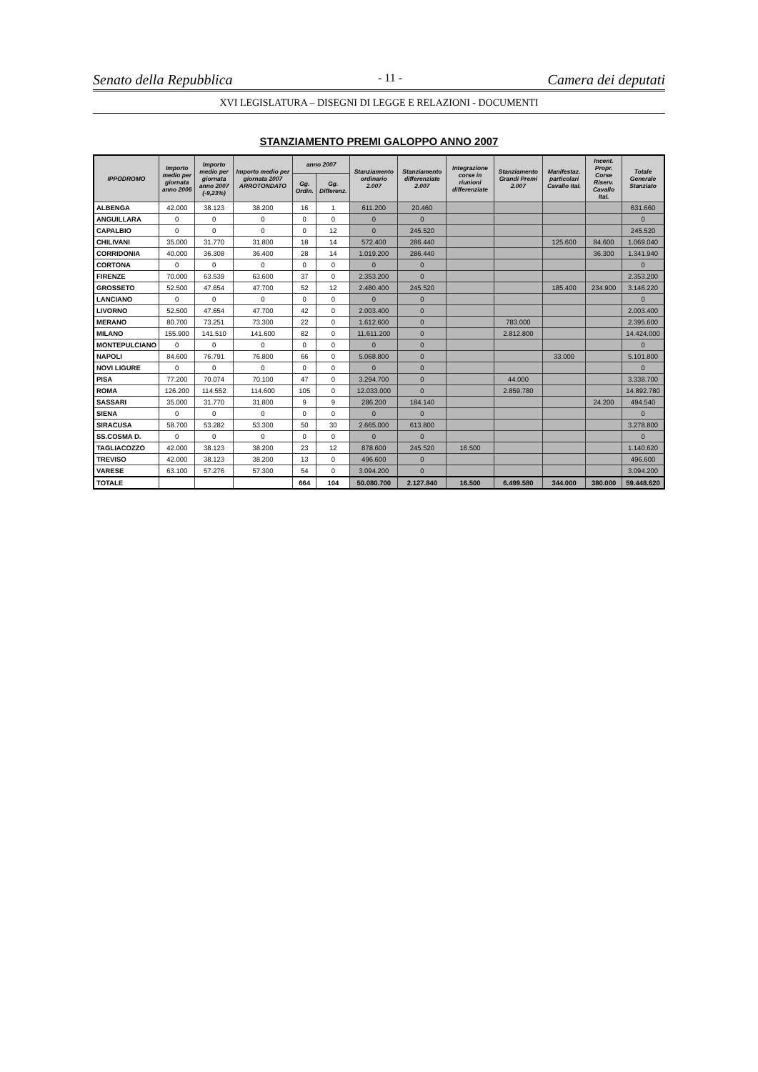Senato della Repubblica - 11 - Camera dei deputati
XVI LEGISLATURA – DISEGNI DI LEGGE E RELAZIONI - DOCUMENTI
STANZIAMENTO PREMI GALOPPO ANNO 2007
| IPPODROMO | Importo medio per giornata anno 2006 | Importo medio per giornata anno 2007 (-9,23%) | Importo medio per giornata 2007 ARROTONDATO | anno 2007 | | Stanziamento ordinario 2.007 | Stanziamento differenziate 2.007 | Integrazione corse in riunioni differenziate | Stanziamento Grandi Premi 2.007 | Manifestaz. particolari Cavallo Ital. | Incent. Propr. Corse Riserv. Cavallo Ital. | Totale Generale Stanziato |
| --- | --- | --- | --- | --- | --- | --- | --- | --- | --- | --- | --- | --- |
| | | | | Gg. Ordin. | Gg. Differenz. | | | | | | | |
| ALBENGA | 42.000 | 38.123 | 38.200 | 16 | 1 | 611.200 | 20.460 | | | | | 631.660 |
| ANGUILLARA | 0 | 0 | 0 | 0 | 0 | 0 | 0 | | | | | 0 |
| CAPALBIO | 0 | 0 | 0 | 0 | 12 | 0 | 245.520 | | | | | 245.520 |
| CHILIVANI | 35.000 | 31.770 | 31.800 | 18 | 14 | 572.400 | 286.440 | | | 125.600 | 84.600 | 1.069.040 |
| CORRIDONIA | 40.000 | 36.308 | 36.400 | 28 | 14 | 1.019.200 | 286.440 | | | | 36.300 | 1.341.940 |
| CORTONA | 0 | 0 | 0 | 0 | 0 | 0 | 0 | | | | | 0 |
| FIRENZE | 70.000 | 63.539 | 63.600 | 37 | 0 | 2.353.200 | 0 | | | | | 2.353.200 |
| GROSSETO | 52.500 | 47.654 | 47.700 | 52 | 12 | 2.480.400 | 245.520 | | | 185.400 | 234.900 | 3.146.220 |
| LANCIANO | 0 | 0 | 0 | 0 | 0 | 0 | 0 | | | | | 0 |
| LIVORNO | 52.500 | 47.654 | 47.700 | 42 | 0 | 2.003.400 | 0 | | | | | 2.003.400 |
| MERANO | 80.700 | 73.251 | 73.300 | 22 | 0 | 1.612.600 | 0 | | 783.000 | | | 2.395.600 |
| MILANO | 155.900 | 141.510 | 141.600 | 82 | 0 | 11.611.200 | 0 | | 2.812.800 | | | 14.424.000 |
| MONTEPULCIANO | 0 | 0 | 0 | 0 | 0 | 0 | 0 | | | | | 0 |
| NAPOLI | 84.600 | 76.791 | 76.800 | 66 | 0 | 5.068.800 | 0 | | | 33.000 | | 5.101.800 |
| NOVI LIGURE | 0 | 0 | 0 | 0 | 0 | 0 | 0 | | | | | 0 |
| PISA | 77.200 | 70.074 | 70.100 | 47 | 0 | 3.294.700 | 0 | | 44.000 | | | 3.338.700 |
| ROMA | 126.200 | 114.552 | 114.600 | 105 | 0 | 12.033.000 | 0 | | 2.859.780 | | | 14.892.780 |
| SASSARI | 35.000 | 31.770 | 31.800 | 9 | 9 | 286.200 | 184.140 | | | | 24.200 | 494.540 |
| SIENA | 0 | 0 | 0 | 0 | 0 | 0 | 0 | | | | | 0 |
| SIRACUSA | 58.700 | 53.282 | 53.300 | 50 | 30 | 2.665.000 | 613.800 | | | | | 3.278.800 |
| SS.COSMA D. | 0 | 0 | 0 | 0 | 0 | 0 | 0 | | | | | 0 |
| TAGLIACOZZO | 42.000 | 38.123 | 38.200 | 23 | 12 | 878.600 | 245.520 | 16.500 | | | | 1.140.620 |
| TREVISO | 42.000 | 38.123 | 38.200 | 13 | 0 | 496.600 | 0 | | | | | 496.600 |
| VARESE | 63.100 | 57.276 | 57.300 | 54 | 0 | 3.094.200 | 0 | | | | | 3.094.200 |
| TOTALE | | | | 664 | 104 | 50.080.700 | 2.127.840 | 16.500 | 6.499.580 | 344.000 | 380.000 | 59.448.620 |